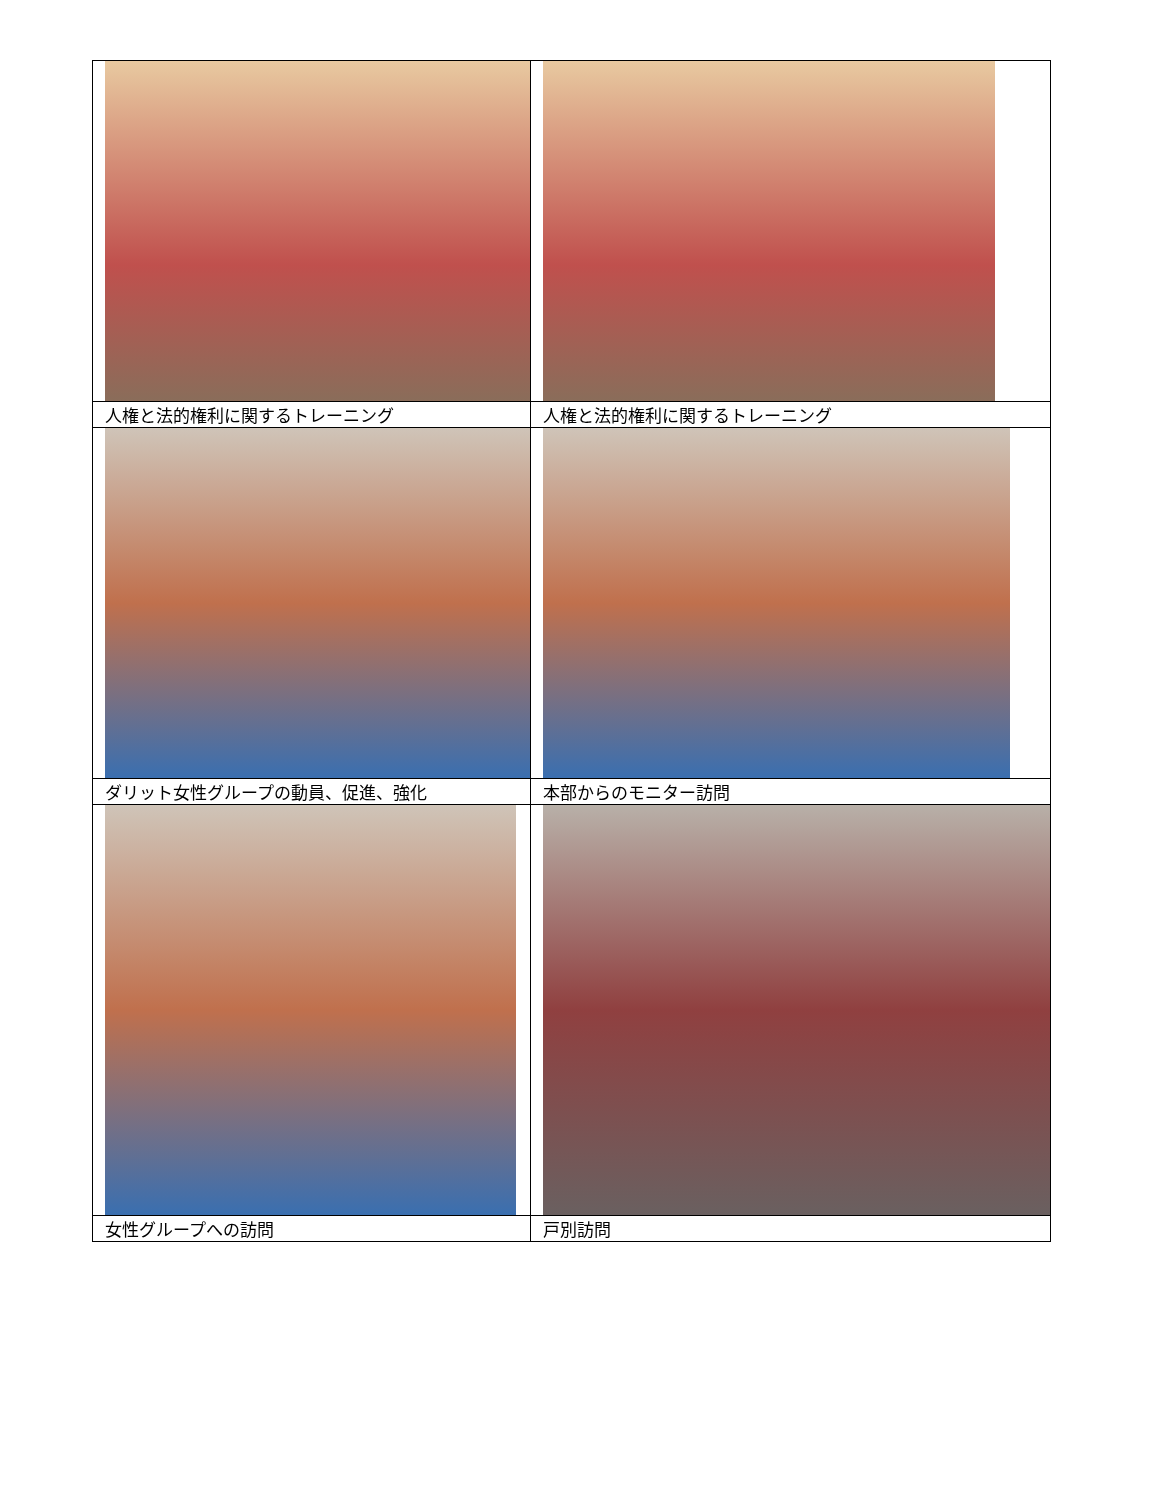| 人権と法的権利に関するトレーニング | 人権と法的権利に関するトレーニング |
| ダリット女性グループの動員、促進、強化 | 本部からのモニター訪問 |
| 女性グループへの訪問 | 戸別訪問 |